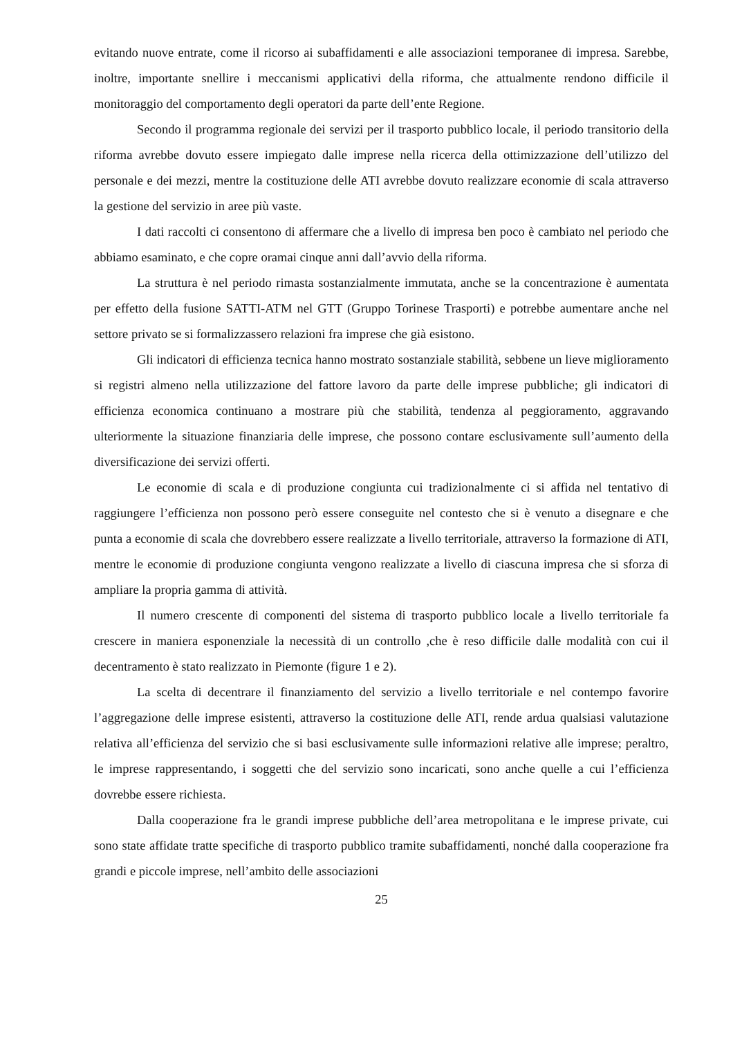evitando nuove entrate, come il ricorso ai subaffidamenti e alle associazioni temporanee di impresa. Sarebbe, inoltre, importante snellire i meccanismi applicativi della riforma, che attualmente rendono difficile il monitoraggio del comportamento degli operatori da parte dell’ente Regione.
Secondo il programma regionale dei servizi per il trasporto pubblico locale, il periodo transitorio della riforma avrebbe dovuto essere impiegato dalle imprese nella ricerca della ottimizzazione dell’utilizzo del personale e dei mezzi, mentre la costituzione delle ATI avrebbe dovuto realizzare economie di scala attraverso la gestione del servizio in aree più vaste.
I dati raccolti ci consentono di affermare che a livello di impresa ben poco è cambiato nel periodo che abbiamo esaminato, e che copre oramai cinque anni dall’avvio della riforma.
La struttura è nel periodo rimasta sostanzialmente immutata, anche se la concentrazione è aumentata per effetto della fusione SATTI-ATM nel GTT (Gruppo Torinese Trasporti) e potrebbe aumentare anche nel settore privato se si formalizzassero relazioni fra imprese che già esistono.
Gli indicatori di efficienza tecnica hanno mostrato sostanziale stabilità, sebbene un lieve miglioramento si registri almeno nella utilizzazione del fattore lavoro da parte delle imprese pubbliche; gli indicatori di efficienza economica continuano a mostrare più che stabilità, tendenza al peggioramento, aggravando ulteriormente la situazione finanziaria delle imprese, che possono contare esclusivamente sull’aumento della diversificazione dei servizi offerti.
Le economie di scala e di produzione congiunta cui tradizionalmente ci si affida nel tentativo di raggiungere l’efficienza non possono però essere conseguite nel contesto che si è venuto a disegnare e che punta a economie di scala che dovrebbero essere realizzate a livello territoriale, attraverso la formazione di ATI, mentre le economie di produzione congiunta vengono realizzate a livello di ciascuna impresa che si sforza di ampliare la propria gamma di attività.
Il numero crescente di componenti del sistema di trasporto pubblico locale a livello territoriale fa crescere in maniera esponenziale la necessità di un controllo ,che è reso difficile dalle modalità con cui il decentramento è stato realizzato in Piemonte (figure 1 e 2).
La scelta di decentrare il finanziamento del servizio a livello territoriale e nel contempo favorire l’aggregazione delle imprese esistenti, attraverso la costituzione delle ATI, rende ardua qualsiasi valutazione relativa all’efficienza del servizio che si basi esclusivamente sulle informazioni relative alle imprese; peraltro, le imprese rappresentando, i soggetti che del servizio sono incaricati, sono anche quelle a cui l’efficienza dovrebbe essere richiesta.
Dalla cooperazione fra le grandi imprese pubbliche dell’area metropolitana e le imprese private, cui sono state affidate tratte specifiche di trasporto pubblico tramite subaffidamenti, nonché dalla cooperazione fra grandi e piccole imprese, nell’ambito delle associazioni
25